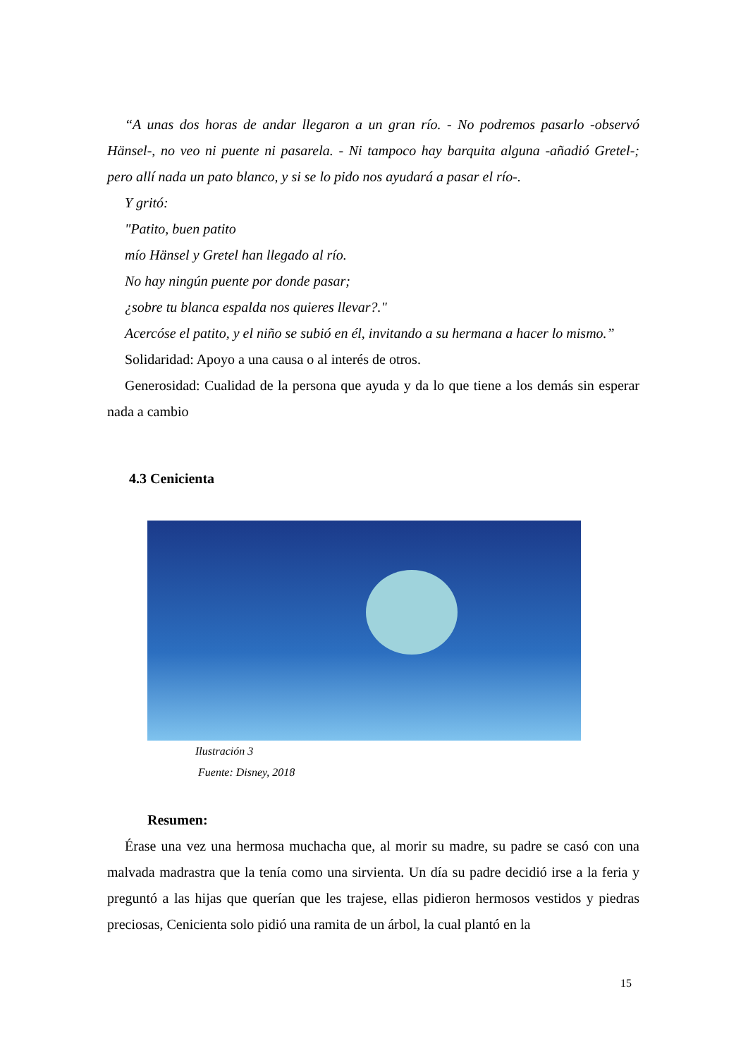“A unas dos horas de andar llegaron a un gran río. - No podremos pasarlo -observó Hänsel-, no veo ni puente ni pasarela. - Ni tampoco hay barquita alguna -añadió Gretel-; pero allí nada un pato blanco, y si se lo pido nos ayudará a pasar el río-.
Y gritó:
"Patito, buen patito
mío Hänsel y Gretel han llegado al río.
No hay ningún puente por donde pasar;
¿sobre tu blanca espalda nos quieres llevar?."
Acercóse el patito, y el niño se subió en él, invitando a su hermana a hacer lo mismo.”
Solidaridad: Apoyo a una causa o al interés de otros.
Generosidad: Cualidad de la persona que ayuda y da lo que tiene a los demás sin esperar nada a cambio
4.3 Cenicienta
Ilustración 3
Fuente: Disney, 2018
Resumen:
Érase una vez una hermosa muchacha que, al morir su madre, su padre se casó con una malvada madrastra que la tenía como una sirvienta. Un día su padre decidió irse a la feria y preguntó a las hijas que querían que les trajese, ellas pidieron hermosos vestidos y piedras preciosas, Cenicienta solo pidió una ramita de un árbol, la cual plantó en la
15